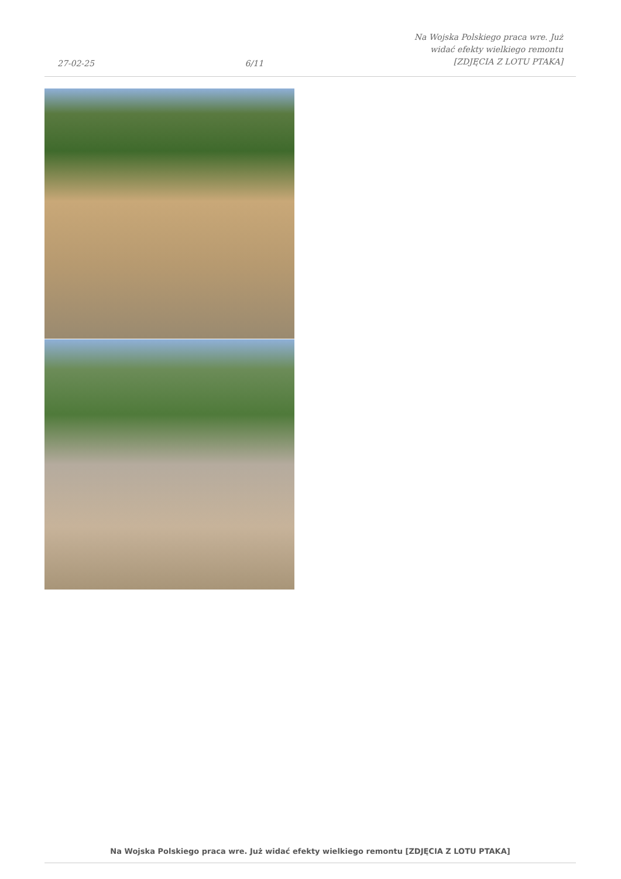27-02-25
6/11
Na Wojska Polskiego praca wre. Już
widać efekty wielkiego remontu
[ZDJĘCIA Z LOTU PTAKA]
Na Wojska Polskiego praca wre. Już widać efekty wielkiego remontu [ZDJĘCIA Z LOTU PTAKA]